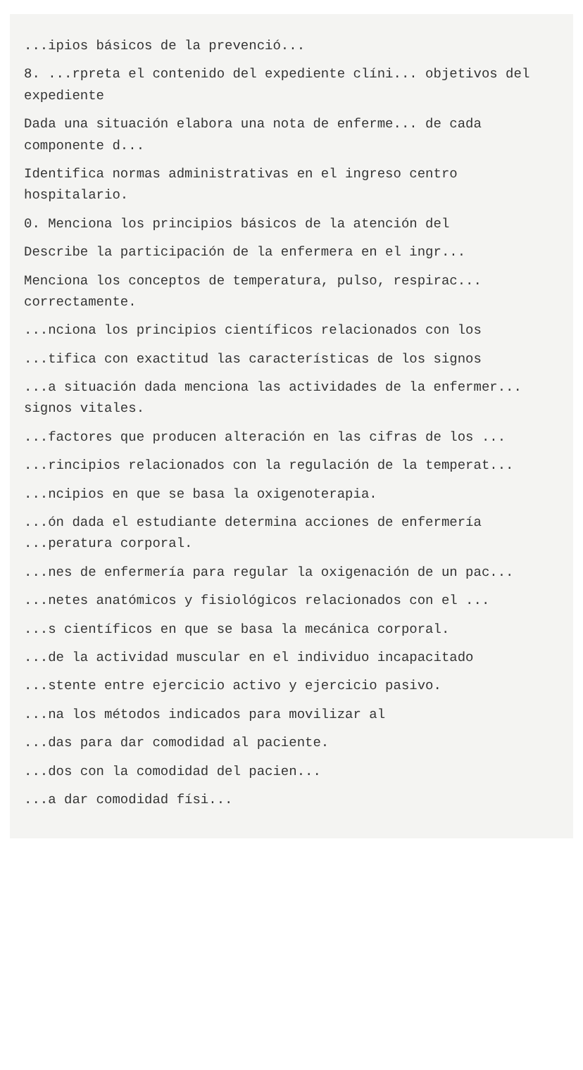...ipios básicos de la prevenció...
8. ...rpreta el contenido del expediente clíni... objetivos del expediente
Dada una situación elabora una nota de enferme... de cada componente d...
Identifica normas administrativas en el ingreso centro hospitalario.
0. Menciona los principios básicos de la atención del
Describe la participación de la enfermera en el ingr...
Menciona los conceptos de temperatura, pulso, respirac... correctamente.
...nciona los principios científicos relacionados con los
...tifica con exactitud las características de los signos
...a situación dada menciona las actividades de la enfermer... signos vitales.
...factores que producen alteración en las cifras de los ...
...rincipios relacionados con la regulación de la temperat...
...ncipios en que se basa la oxigenoterapia.
...ón dada el estudiante determina acciones de enfermería ...peratura corporal.
...nes de enfermería para regular la oxigenación de un pac...
...netes anatómicos y fisiológicos relacionados con el ...
...s científicos en que se basa la mecánica corporal.
...de la actividad muscular en el individuo incapacitado
...stente entre ejercicio activo y ejercicio pasivo.
...na los métodos indicados para movilizar al
...das para dar comodidad al paciente.
...dos con la comodidad del pacien...
...a dar comodidad físi...